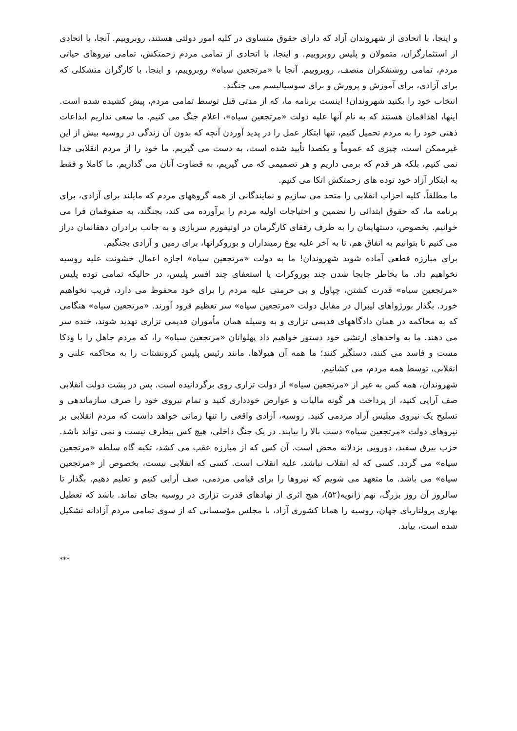و اینجا، با اتحادی از شهروندان آزاد که دارای حقوق متساوی در کلیه امور دولتی هستند، روبروییم. آنجا، با اتحادی از استثمارگران، متمولان و پلیس روبروییم. و اینجا، با اتحادی از تمامی مردم زحمتکش، تمامی نیروهای حیاتی مردم، تمامی روشنفکران منصف، روبروییم. آنجا با «مرتجعین سیاه» روبروییم، و اینجا، با کارگران متشکلی که برای آزادی، برای آموزش و پرورش و برای سوسیالیسم می جنگند.
انتخاب خود را بکنید شهروندان! اینست برنامه ما، که از مدتی قبل توسط تمامی مردم، پیش کشیده شده است. اینها، اهدافمان هستند که به نام آنها علیه دولت «مرتجعین سیاه»، اعلام جنگ می کنیم. ما سعی نداریم ابداعات ذهنی خود را به مردم تحمیل کنیم، تنها ابتکار عمل را در پدید آوردن آنچه که بدون آن زندگی در روسیه بیش از این غیرممکن است، چیزی که عموماً و یکصدا تأیید شده است، به دست می گیریم. ما خود را از مردم انقلابی جدا نمی کنیم، بلکه هر قدم که برمی داریم و هر تصمیمی که می گیریم، به قضاوت آنان می گذاریم. ما کاملا و فقط به ابتکار آزاد خود توده های زحمتکش اتکا می کنیم.
ما مطلقاً، کلیه احزاب انقلابی را متحد می سازیم و نمایندگانی از همه گروههای مردم که مایلند برای آزادی، برای برنامه ما، که حقوق ابتدائی را تضمین و احتیاجات اولیه مردم را برآورده می کند، بجنگند، به صفوفمان فرا می خوانیم. بخصوص، دستهایمان را به طرف رفقای کارگرمان در اونیفورم سربازی و به جانب برادران دهقانمان دراز می کنیم تا بتوانیم به اتفاق هم، تا به آخر علیه یوغ زمینداران و بوروکراتها، برای زمین و آزادی بجنگیم.
برای مبارزه قطعی آماده شوید شهروندان! ما به دولت «مرتجعین سیاه» اجازه اعمال خشونت علیه روسیه نخواهیم داد. ما بخاطر جابجا شدن چند بوروکرات یا استعفای چند افسر پلیس، در حالیکه تمامی توده پلیس «مرتجعین سیاه» قدرت کشتن، چپاول و بی حرمتی علیه مردم را برای خود محفوظ می دارد، فریب نخواهیم خورد. بگذار بورژواهای لیبرال در مقابل دولت «مرتجعین سیاه» سر تعظیم فرود آورند. «مرتجعین سیاه» هنگامی که به محاکمه در همان دادگاههای قدیمی تزاری و به وسیله همان مأموران قدیمی تزاری تهدید شوند، خنده سر می دهند. ما به واحدهای ارتشی خود دستور خواهیم داد پهلوانان «مرتجعین سیاه» را، که مردم جاهل را با ودکا مست و فاسد می کنند، دستگیر کنند؛ ما همه آن هیولاها، مانند رئیس پلیس کرونشتات را به محاکمه علنی و انقلابی، توسط همه مردم، می کشانیم.
شهروندان، همه کس به غیر از «مرتجعین سیاه» از دولت تزاری روی برگردانیده است. پس در پشت دولت انقلابی صف آرایی کنید، از پرداخت هر گونه مالیات و عوارض خودداری کنید و تمام نیروی خود را صرف سازماندهی و تسلیح یک نیروی میلیس آزاد مردمی کنید. روسیه، آزادی واقعی را تنها زمانی خواهد داشت که مردم انقلابی بر نیروهای دولت «مرتجعین سیاه» دست بالا را بیابند. در یک جنگ داخلی، هیچ کس بیطرف نیست و نمی تواند باشد. حزب بیرق سفید، دورویی بزدلانه محض است. آن کس که از مبارزه عقب می کشد، تکیه گاه سلطه «مرتجعین سیاه» می گردد. کسی که له انقلاب نباشد، علیه انقلاب است. کسی که انقلابی نیست، بخصوص از «مرتجعین سیاه» می باشد. ما متعهد می شویم که نیروها را برای قیامی مردمی، صف آرایی کنیم و تعلیم دهیم. بگذار تا سالروز آن روز بزرگ، نهم ژانویه(۵۲)، هیچ اثری از نهادهای قدرت تزاری در روسیه بجای نماند. باشد که تعطیل بهاری پرولتاریای جهان، روسیه را همانا کشوری آزاد، با مجلس مؤسسانی که از سوی تمامی مردم آزادانه تشکیل شده است، بیابد.
***